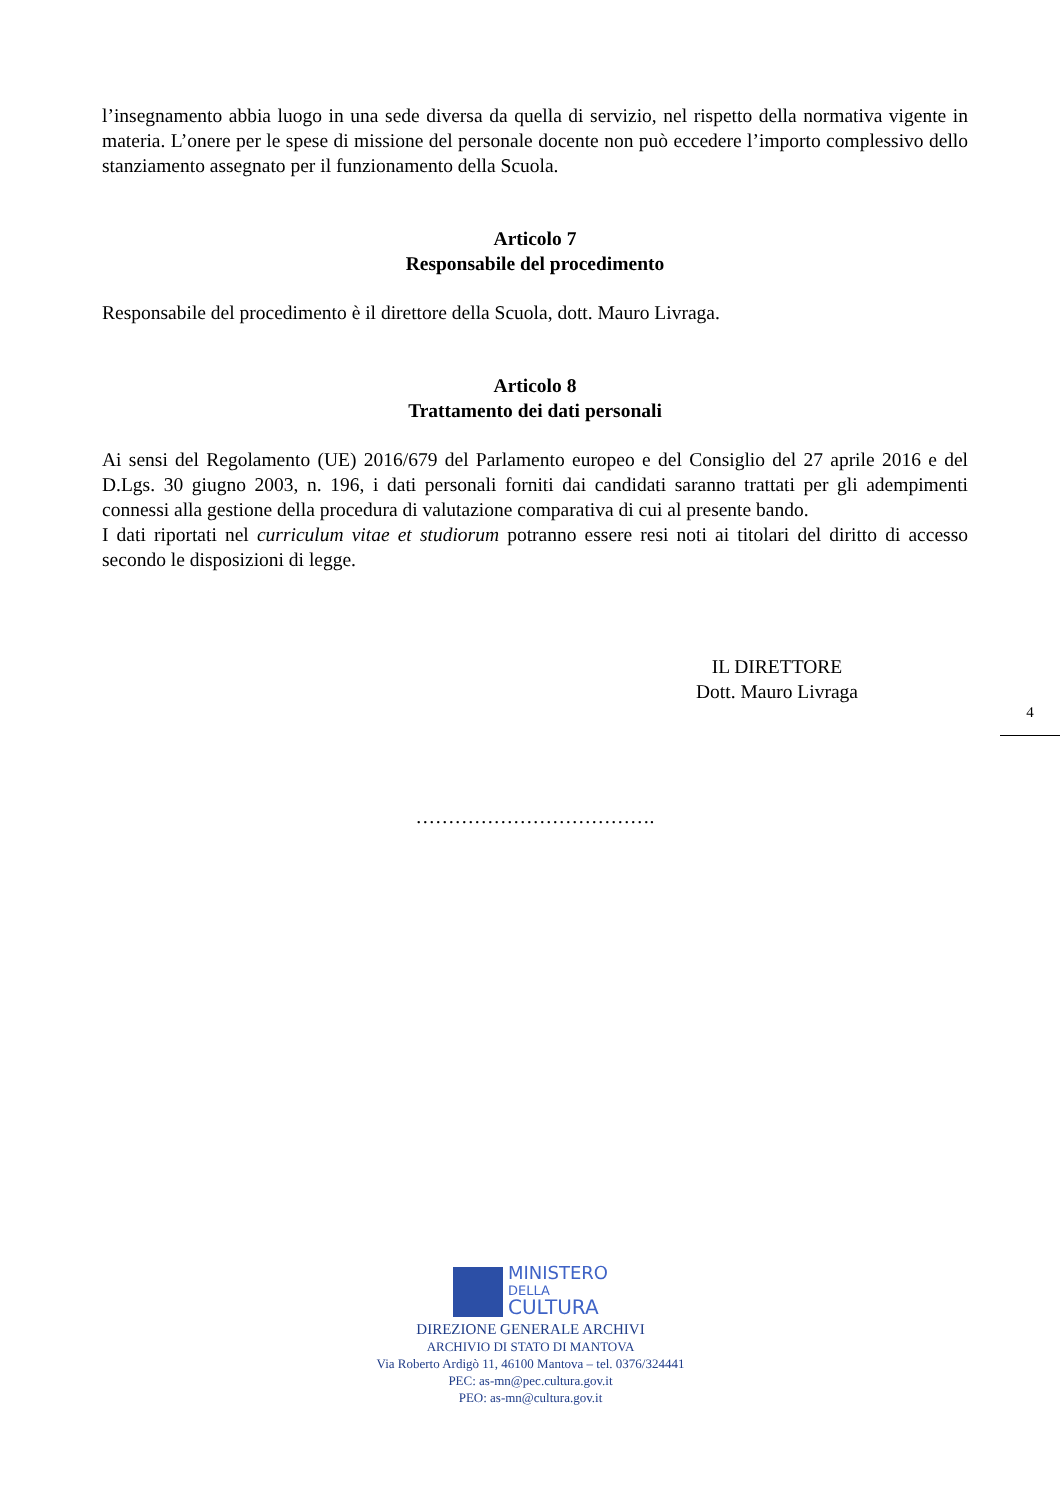l’insegnamento abbia luogo in una sede diversa da quella di servizio, nel rispetto della normativa vigente in materia. L’onere per le spese di missione del personale docente non può eccedere l’importo complessivo dello stanziamento assegnato per il funzionamento della Scuola.
Articolo 7
Responsabile del procedimento
Responsabile del procedimento è il direttore della Scuola, dott. Mauro Livraga.
Articolo 8
Trattamento dei dati personali
Ai sensi del Regolamento (UE) 2016/679 del Parlamento europeo e del Consiglio del 27 aprile 2016 e del D.Lgs. 30 giugno 2003, n. 196, i dati personali forniti dai candidati saranno trattati per gli adempimenti connessi alla gestione della procedura di valutazione comparativa di cui al presente bando.
I dati riportati nel curriculum vitae et studiorum potranno essere resi noti ai titolari del diritto di accesso secondo le disposizioni di legge.
IL DIRETTORE
Dott. Mauro Livraga
……………………………….
4
MINISTERO
DELLA
CULTURA
DIREZIONE GENERALE ARCHIVI
ARCHIVIO DI STATO DI MANTOVA
Via Roberto Ardigò 11, 46100 Mantova – tel. 0376/324441
PEC: as-mn@pec.cultura.gov.it
PEO: as-mn@cultura.gov.it